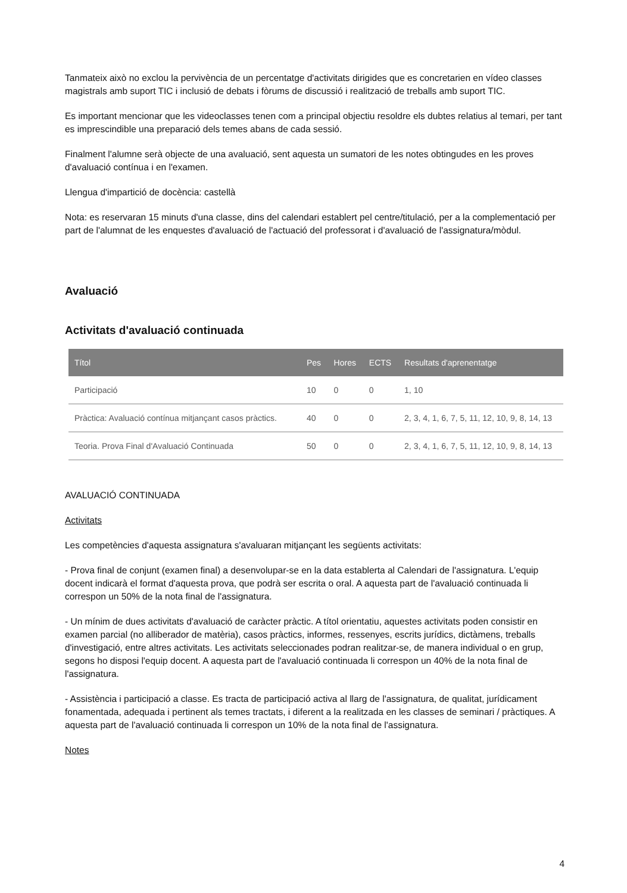Tanmateix això no exclou la pervivència de un percentatge d'activitats dirigides que es concretarien en vídeo classes magistrals amb suport TIC i inclusió de debats i fòrums de discussió i realització de treballs amb suport TIC.
Es important mencionar que les videoclasses tenen com a principal objectiu resoldre els dubtes relatius al temari, per tant es imprescindible una preparació dels temes abans de cada sessió.
Finalment l'alumne serà objecte de una avaluació, sent aquesta un sumatori de les notes obtingudes en les proves d'avaluació contínua i en l'examen.
Llengua d'impartició de docència: castellà
Nota: es reservaran 15 minuts d'una classe, dins del calendari establert pel centre/titulació, per a la complementació per part de l'alumnat de les enquestes d'avaluació de l'actuació del professorat i d'avaluació de l'assignatura/mòdul.
Avaluació
Activitats d'avaluació continuada
| Títol | Pes | Hores | ECTS | Resultats d'aprenentatge |
| --- | --- | --- | --- | --- |
| Participació | 10 | 0 | 0 | 1, 10 |
| Pràctica: Avaluació contínua mitjançant casos pràctics. | 40 | 0 | 0 | 2, 3, 4, 1, 6, 7, 5, 11, 12, 10, 9, 8, 14, 13 |
| Teoria. Prova Final d'Avaluació Continuada | 50 | 0 | 0 | 2, 3, 4, 1, 6, 7, 5, 11, 12, 10, 9, 8, 14, 13 |
AVALUACIÓ CONTINUADA
Activitats
Les competències d'aquesta assignatura s'avaluaran mitjançant les següents activitats:
- Prova final de conjunt (examen final) a desenvolupar-se en la data establerta al Calendari de l'assignatura. L'equip docent indicarà el format d'aquesta prova, que podrà ser escrita o oral. A aquesta part de l'avaluació continuada li correspon un 50% de la nota final de l'assignatura.
- Un mínim de dues activitats d'avaluació de caràcter pràctic. A títol orientatiu, aquestes activitats poden consistir en examen parcial (no alliberador de matèria), casos pràctics, informes, ressenyes, escrits jurídics, dictàmens, treballs d'investigació, entre altres activitats. Les activitats seleccionades podran realitzar-se, de manera individual o en grup, segons ho disposi l'equip docent. A aquesta part de l'avaluació continuada li correspon un 40% de la nota final de l'assignatura.
- Assistència i participació a classe. Es tracta de participació activa al llarg de l'assignatura, de qualitat, jurídicament fonamentada, adequada i pertinent als temes tractats, i diferent a la realitzada en les classes de seminari / pràctiques. A aquesta part de l'avaluació continuada li correspon un 10% de la nota final de l'assignatura.
Notes
4